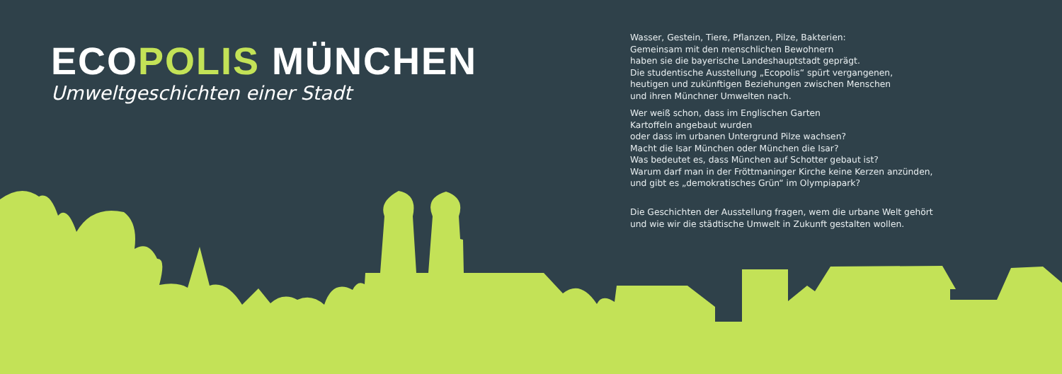ECOPOLIS MÜNCHEN
Umweltgeschichten einer Stadt
Wasser, Gestein, Tiere, Pflanzen, Pilze, Bakterien:
Gemeinsam mit den menschlichen Bewohnern
haben sie die bayerische Landeshauptstadt geprägt.
Die studentische Ausstellung „Ecopolis“ spürt vergangenen,
heutigen und zukünftigen Beziehungen zwischen Menschen
und ihren Münchner Umwelten nach.
Wer weiß schon, dass im Englischen Garten
Kartoffeln angebaut wurden
oder dass im urbanen Untergrund Pilze wachsen?
Macht die Isar München oder München die Isar?
Was bedeutet es, dass München auf Schotter gebaut ist?
Warum darf man in der Fröttmaninger Kirche keine Kerzen anzünden,
und gibt es „demokratisches Grün“ im Olympiapark?
Die Geschichten der Ausstellung fragen, wem die urbane Welt gehört
und wie wir die städtische Umwelt in Zukunft gestalten wollen.